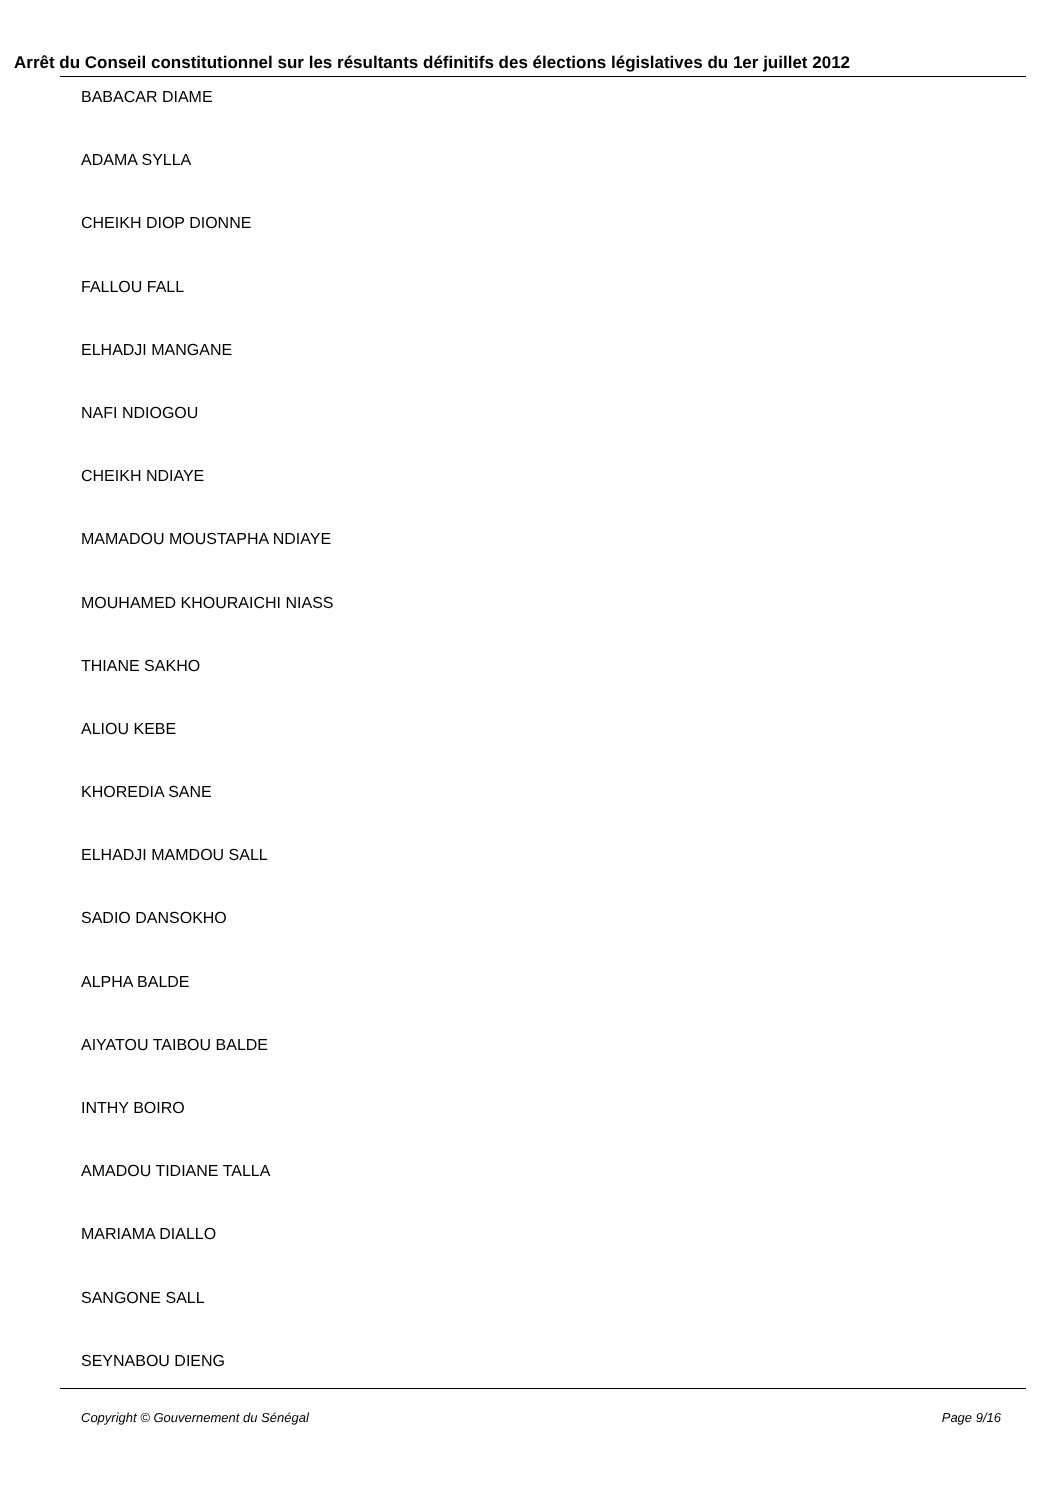Arrêt du Conseil constitutionnel sur les résultants définitifs des élections législatives du 1er juillet 2012
BABACAR DIAME
ADAMA SYLLA
CHEIKH DIOP DIONNE
FALLOU FALL
ELHADJI MANGANE
NAFI NDIOGOU
CHEIKH NDIAYE
MAMADOU MOUSTAPHA NDIAYE
MOUHAMED KHOURAICHI NIASS
THIANE SAKHO
ALIOU KEBE
KHOREDIA SANE
ELHADJI MAMDOU SALL
SADIO DANSOKHO
ALPHA BALDE
AIYATOU TAIBOU BALDE
INTHY BOIRO
AMADOU TIDIANE TALLA
MARIAMA DIALLO
SANGONE SALL
SEYNABOU DIENG
Copyright © Gouvernement du Sénégal Page 9/16